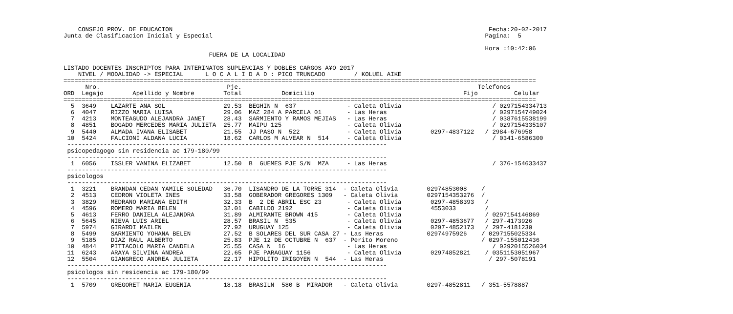CONSEJO PROV. DE EDUCACION                                                                                       Fecha:20-02-2017
Junta de Clasificacion Inicial y Especial                                                                           Pagina:  5

                                                                                                                    Hora :10:42:06
                                        FUERA DE LA LOCALIDAD

LISTADO DOCENTES INSCRIPTOS PARA INTERINATOS SUPLENCIAS Y DOBLES CARGOS A¥O 2017
    NIVEL / MODALIDAD -> ESPECIAL      L O C A L I D A D : PICO TRUNCADO        / KOLUEL AIKE
==================================================================================================================================
      Nro.                                   Pje.                                                                 Telefonos
ORD  Legajo        Apellido y Nombre        Total           Domicilio                                         Fijo          Celular
==================================================================================================================================
  5  3649    LAZARTE ANA SOL                29.53  BEGHIN N  637              - Caleta Olivia                         / 0297154334713
  6  4047    RIZZO MARIA LUISA              29.06  MAZ 284 A PARCELA 01       - Las Heras                             / 0297154749024
  7  4213    MONTEAGUDO ALEJANDRA JANET     28.43  SARMIENTO Y RAMOS MEJIAS   - Las Heras                             / 0387615538199
  8  4851    BOGADO MERCEDES MARIA JULIETA  25.77  MAIPU 125                  - Caleta Olivia                         / 0297154335107
  9  5440    ALMADA IVANA ELISABET          21.55  JJ PASO N  522             - Caleta Olivia        0297-4837122   / 2984-676958
 10  5424    FALCIONI ALDANA LUCIA          18.62  CARLOS M ALVEAR N  514     - Caleta Olivia                         / 0341-6586300
 ----------------------------------------------------------------------------------------
 psicopedagogo sin residencia ac 179-180/99
 ----------------------------------------------------------------------------------------
  1  6056    ISSLER VANINA ELIZABET         12.50  B  GUEMES PJE S/N  MZA     - Las Heras                             / 376-154633437
 ----------------------------------------------------------------------------------------
 psicologos
 ----------------------------------------------------------------------------------------
  1  3221    BRANDAN CEDAN YAMILE SOLEDAD   36.70  LISANDRO DE LA TORRE 314  - Caleta Olivia        02974853008    /
  2  4513    CEDRON VIOLETA INES            33.58  GOBERADOR GREGORES 1309   - Caleta Olivia        0297154353276  /
  3  3829    MEDRANO MARIANA EDITH          32.33  B  2 DE ABRIL ESC 23       - Caleta Olivia        0297-4858393   /
  4  4596    ROMERO MARIA BELEN             32.01  CABILDO 2192               - Caleta Olivia        4553033        /
  5  4613    FERRO DANIELA ALEJANDRA        31.89  ALMIRANTE BROWN 415        - Caleta Olivia                       / 0297154146869
  6  5645    NIEVA LUIS ARIEL               28.57  BRASIL N  535              - Caleta Olivia        0297-4853677   / 297-4173926
  7  5974    GIRARDI MAILEN                 27.92  URUGUAY 125                - Caleta Olivia        0297-4852173   / 297-4181230
  8  5499    SARMIENTO YOHANA BELEN         27.52  B SOLARES DEL SUR CASA 27 - Las Heras            02974975926    / 0297155025334
  9  5185    DIAZ RAUL ALBERTO              25.83  PJE 12 DE OCTUBRE N  637  - Perito Moreno                       / 0297-155012436
 10  4844    PITTACOLO MARIA CANDELA        25.55  CASA N  16                 - Las Heras                             / 0292015526034
 11  6243    ARAYA SILVINA ANDREA           22.65  PJE PARAGUAY 1156          - Caleta Olivia        02974852821    / 0351153051967
 12  5504    GIANGRECO ANDREA JULIETA       22.17  HIPOLITO IRIGOYEN N  544  - Las Heras                             / 297-5078191
 ----------------------------------------------------------------------------------------
 psicologos sin residencia ac 179-180/99
 ----------------------------------------------------------------------------------------
  1  5709    GREGORET MARIA EUGENIA         18.18  BRASILN  580 B  MIRADOR   - Caleta Olivia        0297-4852811   / 351-5578887